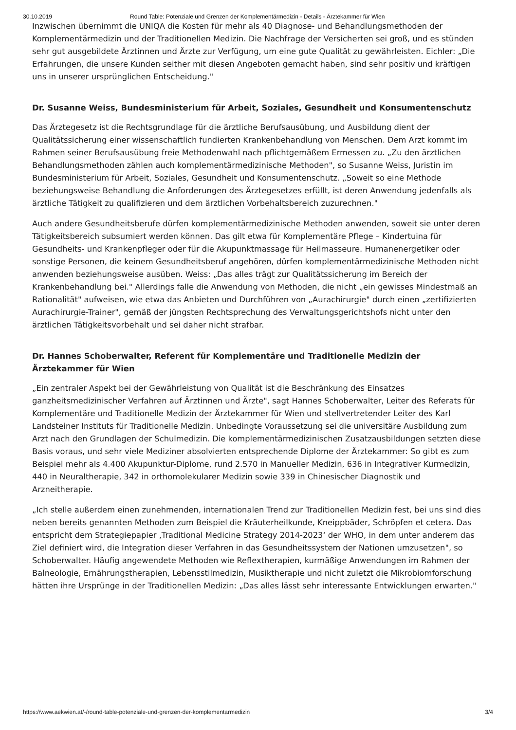30.10.2019 Round Table: Potenziale und Grenzen der Komplementärmedizin - Details - Ärztekammer für Wien
Inzwischen übernimmt die UNIQA die Kosten für mehr als 40 Diagnose- und Behandlungsmethoden der Komplementärmedizin und der Traditionellen Medizin. Die Nachfrage der Versicherten sei groß, und es stünden sehr gut ausgebildete Ärztinnen und Ärzte zur Verfügung, um eine gute Qualität zu gewährleisten. Eichler: „Die Erfahrungen, die unsere Kunden seither mit diesen Angeboten gemacht haben, sind sehr positiv und kräftigen uns in unserer ursprünglichen Entscheidung."
Dr. Susanne Weiss, Bundesministerium für Arbeit, Soziales, Gesundheit und Konsumentenschutz
Das Ärztegesetz ist die Rechtsgrundlage für die ärztliche Berufsausübung, und Ausbildung dient der Qualitätssicherung einer wissenschaftlich fundierten Krankenbehandlung von Menschen. Dem Arzt kommt im Rahmen seiner Berufsausübung freie Methodenwahl nach pflichtgemäßem Ermessen zu. „Zu den ärztlichen Behandlungsmethoden zählen auch komplementärmedizinische Methoden", so Susanne Weiss, Juristin im Bundesministerium für Arbeit, Soziales, Gesundheit und Konsumentenschutz. „Soweit so eine Methode beziehungsweise Behandlung die Anforderungen des Ärztegesetzes erfüllt, ist deren Anwendung jedenfalls als ärztliche Tätigkeit zu qualifizieren und dem ärztlichen Vorbehaltsbereich zuzurechnen."
Auch andere Gesundheitsberufe dürfen komplementärmedizinische Methoden anwenden, soweit sie unter deren Tätigkeitsbereich subsumiert werden können. Das gilt etwa für Komplementäre Pflege – Kindertuina für Gesundheits- und Krankenpfleger oder für die Akupunktmassage für Heilmasseure. Humanenergetiker oder sonstige Personen, die keinem Gesundheitsberuf angehören, dürfen komplementärmedizinische Methoden nicht anwenden beziehungsweise ausüben. Weiss: „Das alles trägt zur Qualitätssicherung im Bereich der Krankenbehandlung bei." Allerdings falle die Anwendung von Methoden, die nicht „ein gewisses Mindestmaß an Rationalität" aufweisen, wie etwa das Anbieten und Durchführen von „Aurachirurgie" durch einen „zertifizierten Aurachirurgie-Trainer", gemäß der jüngsten Rechtsprechung des Verwaltungsgerichtshofs nicht unter den ärztlichen Tätigkeitsvorbehalt und sei daher nicht strafbar.
Dr. Hannes Schoberwalter, Referent für Komplementäre und Traditionelle Medizin der Ärztekammer für Wien
„Ein zentraler Aspekt bei der Gewährleistung von Qualität ist die Beschränkung des Einsatzes ganzheitsmedizinischer Verfahren auf Ärztinnen und Ärzte", sagt Hannes Schoberwalter, Leiter des Referats für Komplementäre und Traditionelle Medizin der Ärztekammer für Wien und stellvertretender Leiter des Karl Landsteiner Instituts für Traditionelle Medizin. Unbedingte Voraussetzung sei die universitäre Ausbildung zum Arzt nach den Grundlagen der Schulmedizin. Die komplementärmedizinischen Zusatzausbildungen setzten diese Basis voraus, und sehr viele Mediziner absolvierten entsprechende Diplome der Ärztekammer: So gibt es zum Beispiel mehr als 4.400 Akupunktur-Diplome, rund 2.570 in Manueller Medizin, 636 in Integrativer Kurmedizin, 440 in Neuraltherapie, 342 in orthomolekularer Medizin sowie 339 in Chinesischer Diagnostik und Arzneitherapie.
„Ich stelle außerdem einen zunehmenden, internationalen Trend zur Traditionellen Medizin fest, bei uns sind dies neben bereits genannten Methoden zum Beispiel die Kräuterheilkunde, Kneippbäder, Schröpfen et cetera. Das entspricht dem Strategiepapier ‚Traditional Medicine Strategy 2014-2023‘ der WHO, in dem unter anderem das Ziel definiert wird, die Integration dieser Verfahren in das Gesundheitssystem der Nationen umzusetzen", so Schoberwalter. Häufig angewendete Methoden wie Reflextherapien, kurmäßige Anwendungen im Rahmen der Balneologie, Ernährungstherapien, Lebensstilmedizin, Musiktherapie und nicht zuletzt die Mikrobiomforschung hätten ihre Ursprünge in der Traditionellen Medizin: „Das alles lässt sehr interessante Entwicklungen erwarten."
https://www.aekwien.at/-/round-table-potenziale-und-grenzen-der-komplementarmedizin 3/4